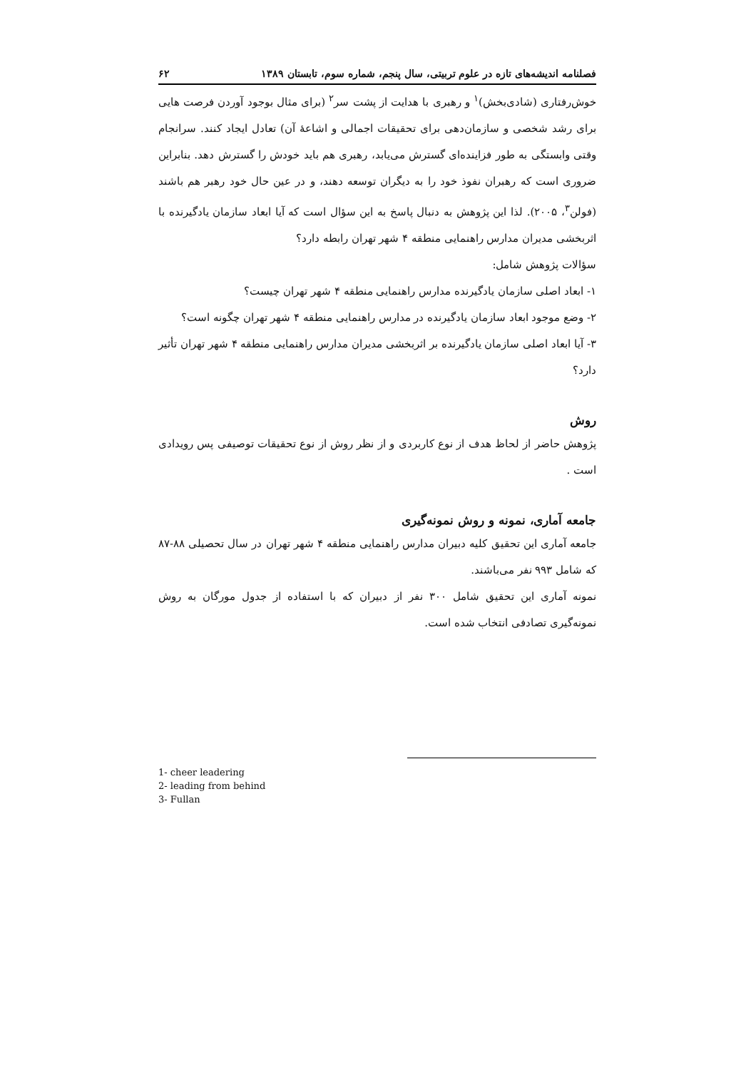فصلنامه اندیشه‌های تازه در علوم تربیتی، سال پنجم، شماره سوم، تابستان ۱۳۸۹ ۶۲
خوش‌رفتاری (شادی‌بخش)<sup>۱</sup> و رهبری با هدایت از پشت سر<sup>۲</sup> (برای مثال بوجود آوردن فرصت هایی برای رشد شخصی و سازمان‌دهی برای تحقیقات اجمالی و اشاعهٔ آن) تعادل ایجاد کنند. سرانجام وقتی وابستگی به طور فزاینده‌ای گسترش می‌یابد، رهبری هم باید خودش را گسترش دهد. بنابراین ضروری است که رهبران نفوذ خود را به دیگران توسعه دهند، و در عین حال خود رهبر هم باشند (فولن<sup>۳</sup>، ۲۰۰۵). لذا این پژوهش به دنبال پاسخ به این سؤال است که آیا ابعاد سازمان یادگیرنده با اثربخشی مدیران مدارس راهنمایی منطقه ۴ شهر تهران رابطه دارد؟
سؤالات پژوهش شامل:
۱- ابعاد اصلی سازمان یادگیرنده مدارس راهنمایی منطقه ۴ شهر تهران چیست؟
۲- وضع موجود ابعاد سازمان یادگیرنده در مدارس راهنمایی منطقه ۴ شهر تهران چگونه است؟
۳- آیا ابعاد اصلی سازمان یادگیرنده بر اثربخشی مدیران مدارس راهنمایی منطقه ۴ شهر تهران تأثیر دارد؟
روش
پژوهش حاضر از لحاظ هدف از نوع کاربردی و از نظر روش از نوع تحقیقات توصیفی پس رویدادی است .
جامعه آماری، نمونه و روش نمونه‌گیری
جامعه آماری این تحقیق کلیه دبیران مدارس راهنمایی منطقه ۴ شهر تهران در سال تحصیلی ۸۸-۸۷ که شامل ۹۹۳ نفر می‌باشند.
نمونه آماری این تحقیق شامل ۳۰۰ نفر از دبیران که با استفاده از جدول مورگان به روش نمونه‌گیری تصادفی انتخاب شده است.
1- cheer leadering
2- leading from behind
3- Fullan